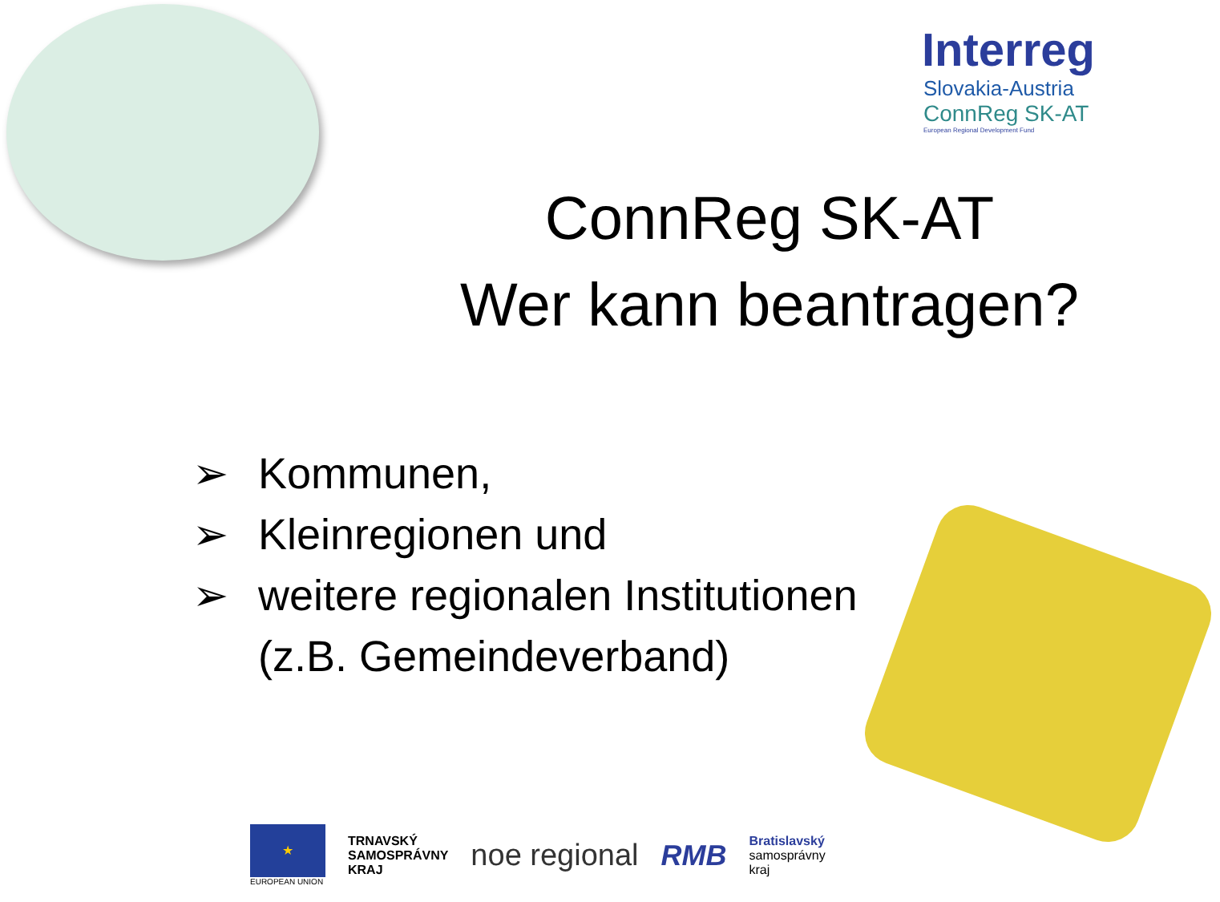Interreg
Slovakia-Austria
ConnReg SK-AT
European Regional Development Fund
ConnReg SK-AT
Wer kann beantragen?
➢ Kommunen,
➢ Kleinregionen und
➢ weitere regionalen Institutionen
(z.B. Gemeindeverband)
★
EUROPEAN UNION
TRNAVSKÝ
SAMOSPRÁVNY
KRAJ
noe regional RMB
Bratislavský
samosprávny
kraj